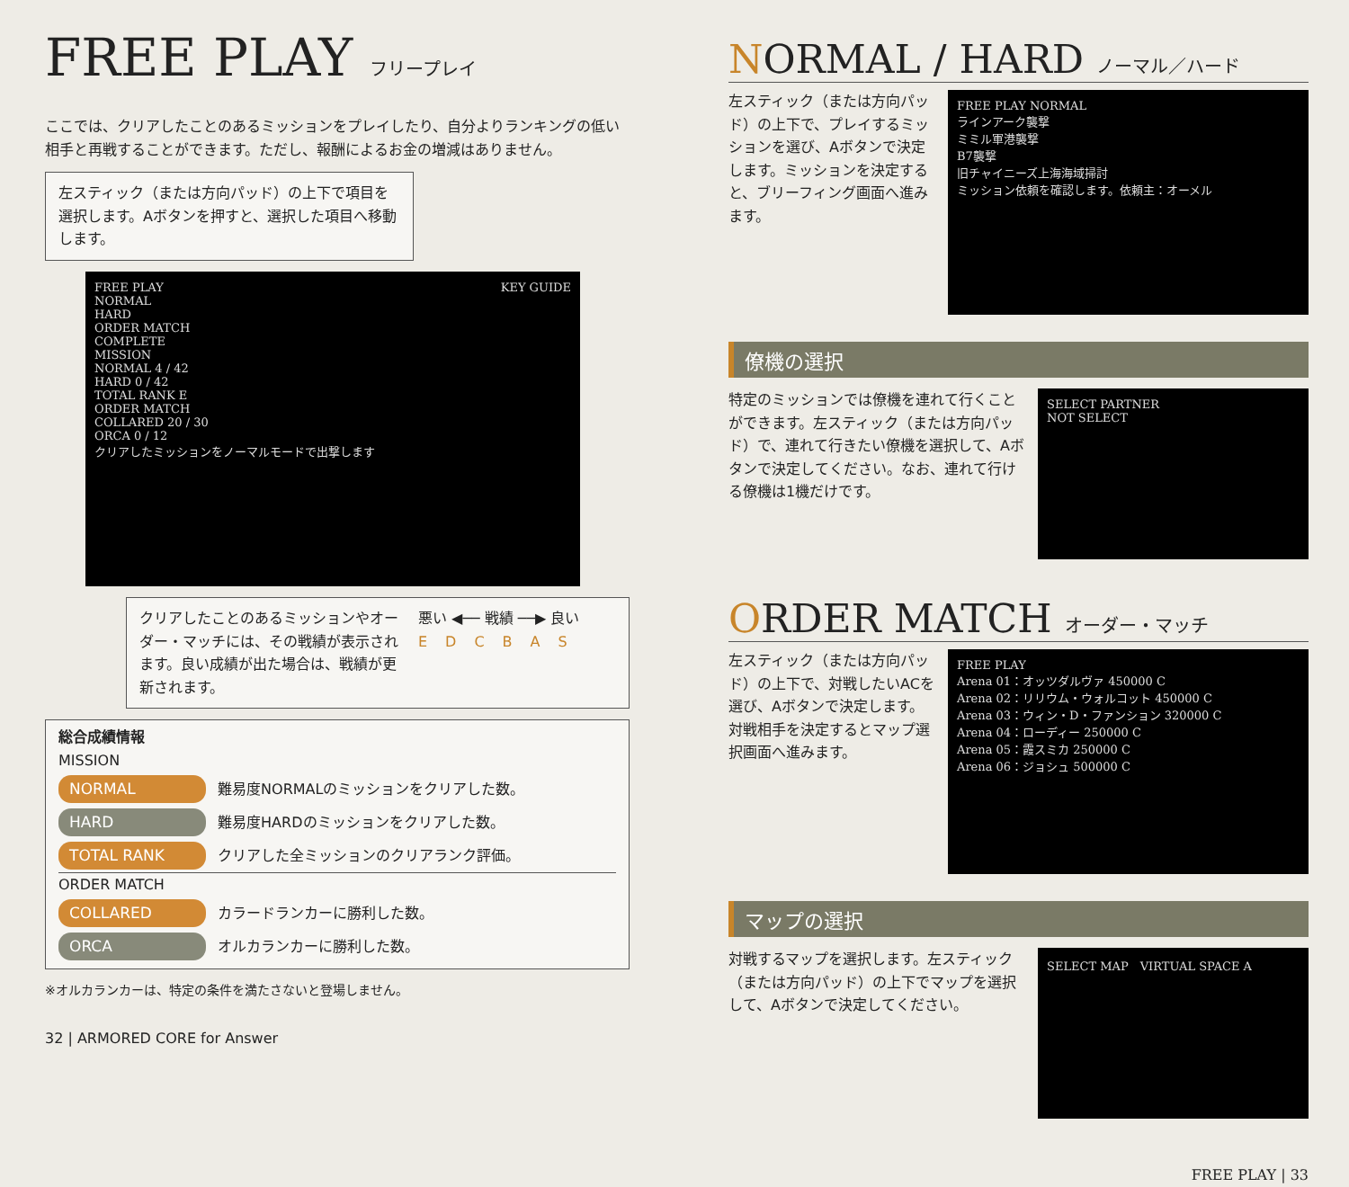FREE PLAY フリープレイ
ここでは、クリアしたことのあるミッションをプレイしたり、自分よりランキングの低い相手と再戦することができます。ただし、報酬によるお金の増減はありません。
左スティック（または方向パッド）の上下で項目を選択します。Aボタンを押すと、選択した項目へ移動します。
FREE PLAY KEY GUIDE
NORMAL
HARD
ORDER MATCH
COMPLETE
MISSION
NORMAL 4 / 42
HARD 0 / 42
TOTAL RANK E
ORDER MATCH
COLLARED 20 / 30
ORCA 0 / 12
クリアしたミッションをノーマルモードで出撃します
クリアしたことのあるミッションやオーダー・マッチには、その戦績が表示されます。良い成績が出た場合は、戦績が更新されます。
悪い ◀── 戦績 ──▶ 良い
EDCBAS
総合成績情報
MISSION
NORMAL 難易度NORMALのミッションをクリアした数。
HARD 難易度HARDのミッションをクリアした数。
TOTAL RANK クリアした全ミッションのクリアランク評価。
ORDER MATCH
COLLARED カラードランカーに勝利した数。
ORCA オルカランカーに勝利した数。
※オルカランカーは、特定の条件を満たさないと登場しません。
32 | ARMORED CORE for Answer
NORMAL / HARD ノーマル／ハード
左スティック（または方向パッド）の上下で、プレイするミッションを選び、Aボタンで決定します。ミッションを決定すると、ブリーフィング画面へ進みます。
FREE PLAY NORMAL
ラインアーク襲撃
ミミル軍港襲撃
B7襲撃
旧チャイニーズ上海海域掃討
ミッション依頼を確認します。依頼主：オーメル
僚機の選択
特定のミッションでは僚機を連れて行くことができます。左スティック（または方向パッド）で、連れて行きたい僚機を選択して、Aボタンで決定してください。なお、連れて行ける僚機は1機だけです。
SELECT PARTNER
NOT SELECT
ORDER MATCH オーダー・マッチ
左スティック（または方向パッド）の上下で、対戦したいACを選び、Aボタンで決定します。対戦相手を決定するとマップ選択画面へ進みます。
FREE PLAY
Arena 01：オッツダルヴァ 450000 C
Arena 02：リリウム・ウォルコット 450000 C
Arena 03：ウィン・D・ファンション 320000 C
Arena 04：ローディー 250000 C
Arena 05：霞スミカ 250000 C
Arena 06：ジョシュ 500000 C
マップの選択
対戦するマップを選択します。左スティック（または方向パッド）の上下でマップを選択して、Aボタンで決定してください。
SELECT MAP　VIRTUAL SPACE A
FREE PLAY | 33